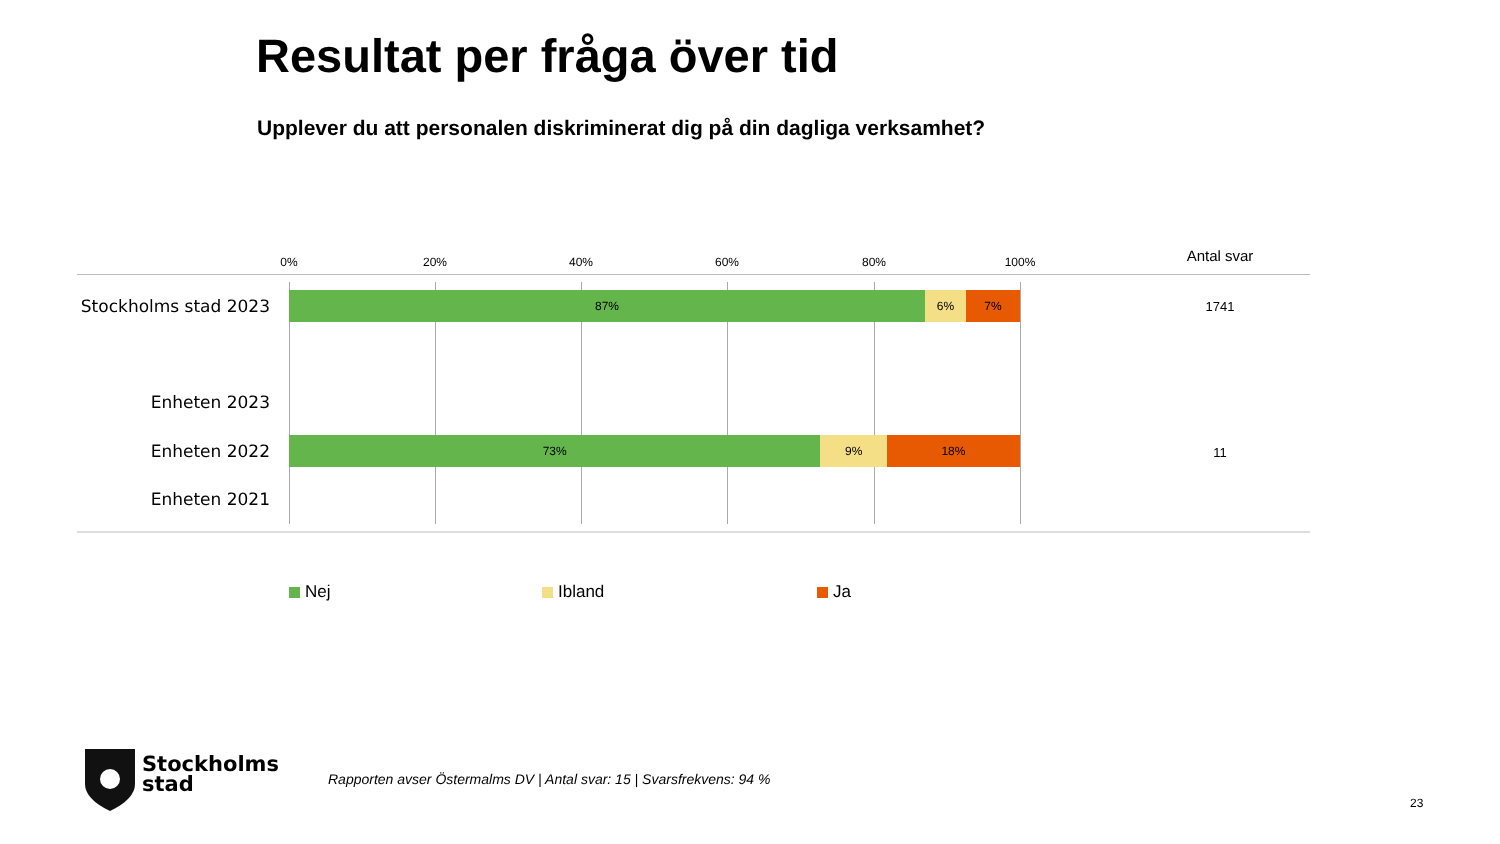Resultat per fråga över tid
Upplever du att personalen diskriminerat dig på din dagliga verksamhet?
0% 20% 40% 60% 80% 100% Antal svar
Stockholms stad 2023
87% 6% 7%
1741
Enheten 2023
Enheten 2022
73% 9% 18%
11
Enheten 2021
Nej Ibland Ja
Stockholms
stad
Rapporten avser Östermalms DV | Antal svar: 15 | Svarsfrekvens: 94 %
23